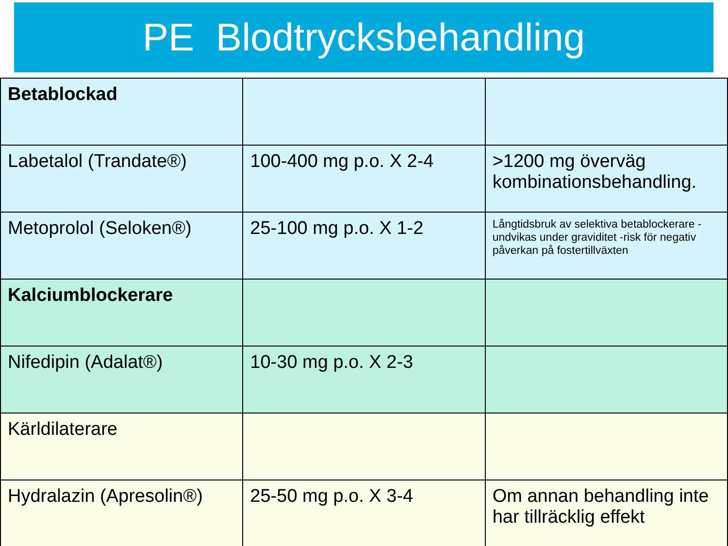PE Blodtrycksbehandling
| Betablockad | | |
| Labetalol (Trandate®) | 100-400 mg p.o. X 2-4 | >1200 mg överväg kombinationsbehandling. |
| Metoprolol (Seloken®) | 25-100 mg p.o. X 1-2 | Långtidsbruk av selektiva betablockerare - undvikas under graviditet -risk för negativ påverkan på fostertillväxten |
| Kalciumblockerare | | |
| Nifedipin (Adalat®) | 10-30 mg p.o. X 2-3 | |
| Kärldilaterare | | |
| Hydralazin (Apresolin®) | 25-50 mg p.o. X 3-4 | Om annan behandling inte har tillräcklig effekt |